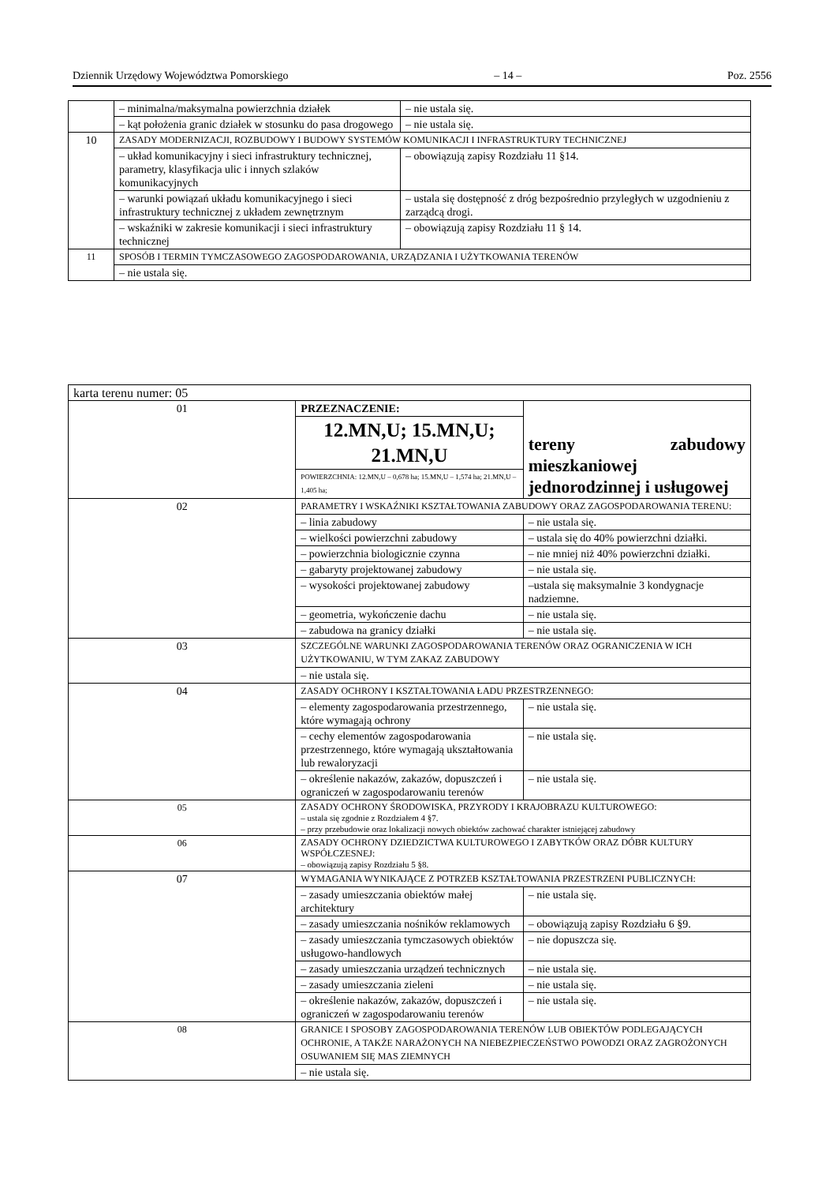Dziennik Urzędowy Województwa Pomorskiego – 14 – Poz. 2556
| | – minimalna/maksymalna powierzchnia działek | – nie ustala się. |
| | – kąt położenia granic działek w stosunku do pasa drogowego | – nie ustala się. |
| 10 | ZASADY MODERNIZACJI, ROZBUDOWY I BUDOWY SYSTEMÓW KOMUNIKACJI I INFRASTRUKTURY TECHNICZNEJ | |
| | – układ komunikacyjny i sieci infrastruktury technicznej, parametry, klasyfikacja ulic i innych szlaków komunikacyjnych | – obowiązują zapisy Rozdziału 11 §14. |
| | – warunki powiązań układu komunikacyjnego i sieci infrastruktury technicznej z układem zewnętrznym | – ustala się dostępność z dróg bezpośrednio przyległych w uzgodnieniu z zarządcą drogi. |
| | – wskaźniki w zakresie komunikacji i sieci infrastruktury technicznej | – obowiązują zapisy Rozdziału 11 § 14. |
| 11 | SPOSÓB I TERMIN TYMCZASOWEGO ZAGOSPODAROWANIA, URZĄDZANIA I UŻYTKOWANIA TERENÓW | |
| | – nie ustala się. | |
| karta terenu numer: 05 | | |
| 01 | PRZEZNACZENIE: | tereny zabudowy mieszkaniowej jednorodzinnej i usługowej |
| | 12.MN,U; 15.MN,U; 21.MN,U | |
| | POWIERZCHNIA: 12.MN,U – 0,678 ha; 15.MN,U – 1,574 ha; 21.MN,U – 1,405 ha; | |
| 02 | PARAMETRY I WSKAŹNIKI KSZTAŁTOWANIA ZABUDOWY ORAZ ZAGOSPODAROWANIA TERENU: | |
| | – linia zabudowy | – nie ustala się. |
| | – wielkości powierzchni zabudowy | – ustala się do 40% powierzchni działki. |
| | – powierzchnia biologicznie czynna | – nie mniej niż 40% powierzchni działki. |
| | – gabaryty projektowanej zabudowy | – nie ustala się. |
| | – wysokości projektowanej zabudowy | –ustala się maksymalnie 3 kondygnacje nadziemne. |
| | – geometria, wykończenie dachu | – nie ustala się. |
| | – zabudowa na granicy działki | – nie ustala się. |
| 03 | SZCZEGÓLNE WARUNKI ZAGOSPODAROWANIA TERENÓW ORAZ OGRANICZENIA W ICH UŻYTKOWANIU, W TYM ZAKAZ ZABUDOWY | |
| | – nie ustala się. | |
| 04 | ZASADY OCHRONY I KSZTAŁTOWANIA ŁADU PRZESTRZENNEGO: | |
| | – elementy zagospodarowania przestrzennego, które wymagają ochrony | – nie ustala się. |
| | – cechy elementów zagospodarowania przestrzennego, które wymagają ukształtowania lub rewaloryzacji | – nie ustala się. |
| | – określenie nakazów, zakazów, dopuszczeń i ograniczeń w zagospodarowaniu terenów | – nie ustala się. |
| 05 | ZASADY OCHRONY ŚRODOWISKA, PRZYRODY I KRAJOBRAZU KULTUROWEGO: – ustala się zgodnie z Rozdziałem 4 §7. – przy przebudowie oraz lokalizacji nowych obiektów zachować charakter istniejącej zabudowy | |
| 06 | ZASADY OCHRONY DZIEDZICTWA KULTUROWEGO I ZABYTKÓW ORAZ DÓBR KULTURY WSPÓŁCZESNEJ: – obowiązują zapisy Rozdziału 5 §8. | |
| 07 | WYMAGANIA WYNIKAJĄCE Z POTRZEB KSZTAŁTOWANIA PRZESTRZENI PUBLICZNYCH: | |
| | – zasady umieszczania obiektów małej architektury | – nie ustala się. |
| | – zasady umieszczania nośników reklamowych | – obowiązują zapisy Rozdziału 6 §9. |
| | – zasady umieszczania tymczasowych obiektów usługowo-handlowych | – nie dopuszcza się. |
| | – zasady umieszczania urządzeń technicznych | – nie ustala się. |
| | – zasady umieszczania zieleni | – nie ustala się. |
| | – określenie nakazów, zakazów, dopuszczeń i ograniczeń w zagospodarowaniu terenów | – nie ustala się. |
| 08 | GRANICE I SPOSOBY ZAGOSPODAROWANIA TERENÓW LUB OBIEKTÓW PODLEGAJĄCYCH OCHRONIE, A TAKŻE NARAŻONYCH NA NIEBEZPIECZEŃSTWO POWODZI ORAZ ZAGROŻONYCH OSUWANIEM SIĘ MAS ZIEMNYCH | |
| | – nie ustala się. | |